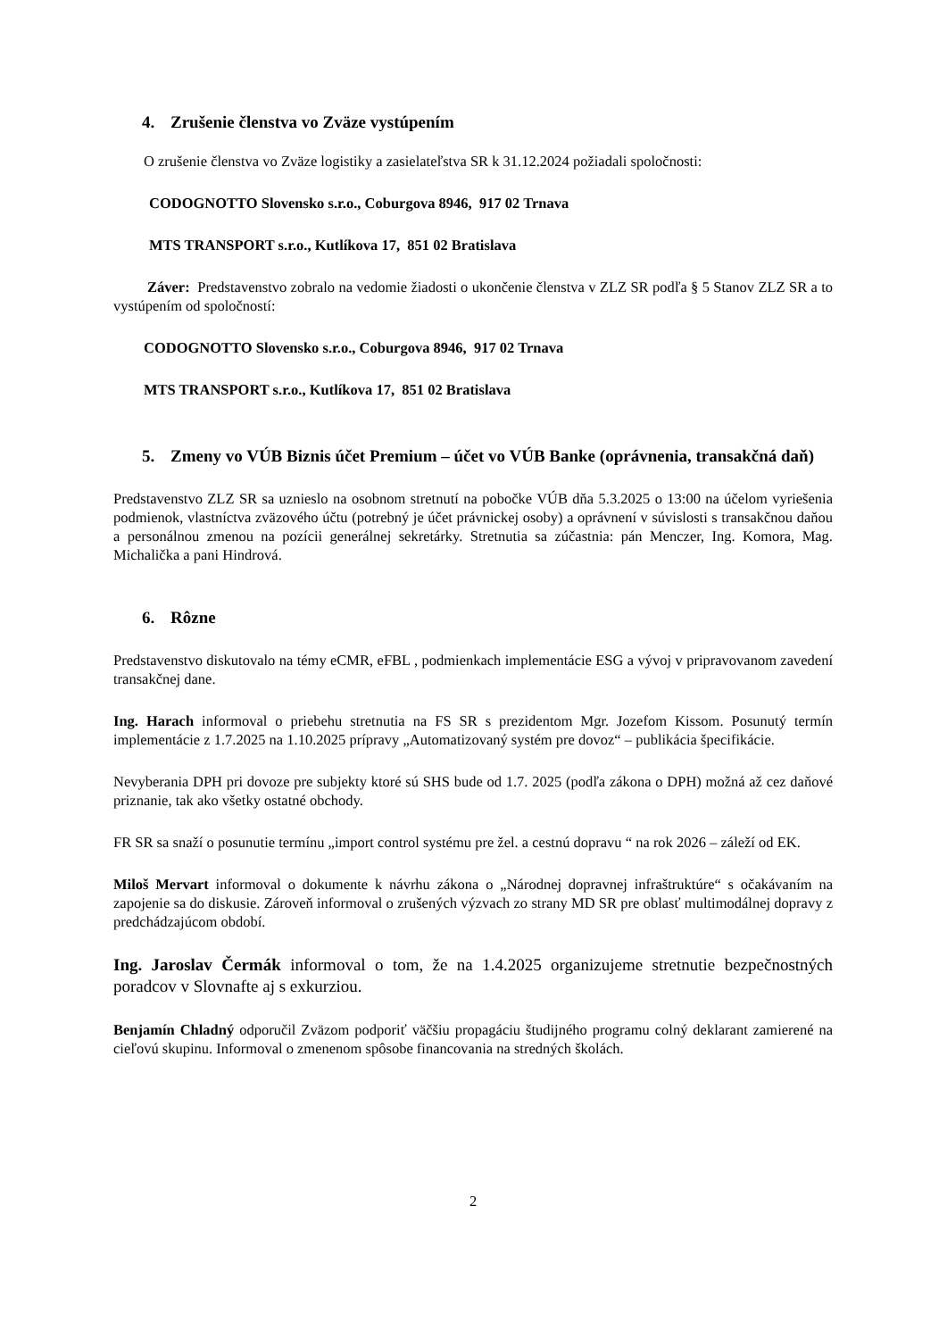4. Zrušenie členstva vo Zväze vystúpením
O zrušenie členstva vo Zväze logistiky a zasielateľstva SR k 31.12.2024 požiadali spoločnosti:
CODOGNOTTO Slovensko s.r.o., Coburgova 8946, 917 02 Trnava
MTS TRANSPORT s.r.o., Kutlíkova 17, 851 02 Bratislava
Záver: Predstavenstvo zobralo na vedomie žiadosti o ukončenie členstva v ZLZ SR podľa § 5 Stanov ZLZ SR a to vystúpením od spoločností:
CODOGNOTTO Slovensko s.r.o., Coburgova 8946, 917 02 Trnava
MTS TRANSPORT s.r.o., Kutlíkova 17, 851 02 Bratislava
5. Zmeny vo VÚB Biznis účet Premium – účet vo VÚB Banke (oprávnenia, transakčná daň)
Predstavenstvo ZLZ SR sa uznieslo na osobnom stretnutí na pobočke VÚB dňa 5.3.2025 o 13:00 na účelom vyriešenia podmienok, vlastníctva zväzového účtu (potrebný je účet právnickej osoby) a oprávnení v súvislosti s transakčnou daňou a personálnou zmenou na pozícii generálnej sekretárky. Stretnutia sa zúčastnia: pán Menczer, Ing. Komora, Mag. Michalička a pani Hindrová.
6. Rôzne
Predstavenstvo diskutovalo na témy eCMR, eFBL , podmienkach implementácie ESG a vývoj v pripravovanom zavedení transakčnej dane.
Ing. Harach informoval o priebehu stretnutia na FS SR s prezidentom Mgr. Jozefom Kissom. Posunutý termín implementácie z 1.7.2025 na 1.10.2025 prípravy „Automatizovaný systém pre dovoz“ – publikácia špecifikácie.
Nevyberania DPH pri dovoze pre subjekty ktoré sú SHS bude od 1.7. 2025 (podľa zákona o DPH) možná až cez daňové priznanie, tak ako všetky ostatné obchody.
FR SR sa snaží o posunutie termínu „import control systému pre žel. a cestnú dopravu “ na rok 2026 – záleží od EK.
Miloš Mervart informoval o dokumente k návrhu zákona o „Národnej dopravnej infraštruktúre“ s očakávaním na zapojenie sa do diskusie. Zároveň informoval o zrušených výzvach zo strany MD SR pre oblasť multimodálnej dopravy z predchádzajúcom období.
Ing. Jaroslav Čermák informoval o tom, že na 1.4.2025 organizujeme stretnutie bezpečnostných poradcov v Slovnafte aj s exkurziou.
Benjamín Chladný odporučil Zväzom podporiť väčšiu propagáciu študijného programu colný deklarant zamierené na cieľovú skupinu. Informoval o zmenenom spôsobe financovania na stredných školách.
2